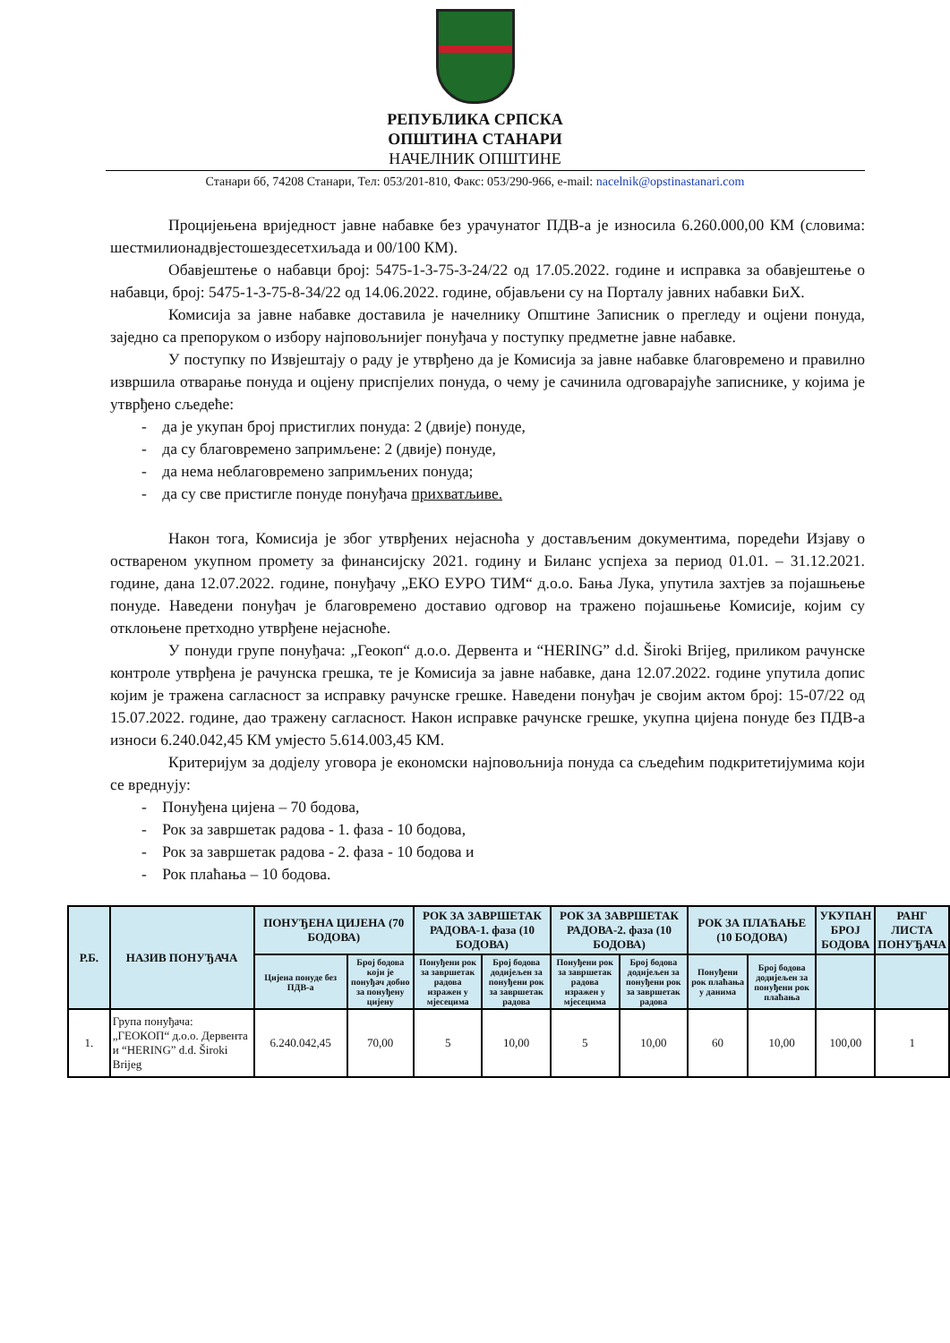РЕПУБЛИКА СРПСКА
ОПШТИНА СТАНАРИ
НАЧЕЛНИК ОПШТИНЕ
Станари бб, 74208 Станари, Тел: 053/201-810, Факс: 053/290-966, e-mail: nacelnik@opstinastanari.com
Процијењена вриједност јавне набавке без урачунатог ПДВ-а је износила 6.260.000,00 КМ (словима: шестмилионадвјестошездесетхиљада и 00/100 КМ).
Обавјештење о набавци број: 5475-1-3-75-3-24/22 од 17.05.2022. године и исправка за обавјештење о набавци, број: 5475-1-3-75-8-34/22 од 14.06.2022. године, објављени су на Порталу јавних набавки БиХ.
Комисија за јавне набавке доставила је начелнику Општине Записник о прегледу и оцјени понуда, заједно са препоруком о избору најповољнијег понуђача у поступку предметне јавне набавке.
У поступку по Извјештају о раду је утврђено да је Комисија за јавне набавке благовремено и правилно извршила отварање понуда и оцјену приспјелих понуда, о чему је сачинила одговарајуће записнике, у којима је утврђено сљедеће:
- да је укупан број пристиглих понуда: 2 (двије) понуде,
- да су благовремено запримљене: 2 (двије) понуде,
- да нема неблаговремено запримљених понуда;
- да су све пристигле понуде понуђача прихватљиве.
Након тога, Комисија је због утврђених нејасноћа у достављеним документима, поредећи Изјаву о оствареном укупном промету за финансијску 2021. годину и Биланс успјеха за период 01.01. – 31.12.2021. године, дана 12.07.2022. године, понуђачу „ЕКО ЕУРО ТИМ“ д.о.о. Бања Лука, упутила захтјев за појашњење понуде. Наведени понуђач је благовремено доставио одговор на тражено појашњење Комисије, којим су отклоњене претходно утврђене нејасноће.
У понуди групе понуђача: „Геокоп“ д.о.о. Дервента и “HERING” d.d. Široki Brijeg, приликом рачунске контроле утврђена је рачунска грешка, те је Комисија за јавне набавке, дана 12.07.2022. године упутила допис којим је тражена сагласност за исправку рачунске грешке. Наведени понуђач је својим актом број: 15-07/22 од 15.07.2022. године, дао тражену сагласност. Након исправке рачунске грешке, укупна цијена понуде без ПДВ-а износи 6.240.042,45 КМ умјесто 5.614.003,45 КМ.
Критеријум за додјелу уговора је економски најповољнија понуда са сљедећим подкритетијумима који се вреднују:
- Понуђена цијена – 70 бодова,
- Рок за завршетак радова - 1. фаза - 10 бодова,
- Рок за завршетак радова - 2. фаза - 10 бодова и
- Рок плаћања – 10 бодова.
| Р.Б. | НАЗИВ ПОНУЂАЧА | ПОНУЂЕНА ЦИЈЕНА (70 БОДОВА) | | РОК ЗА ЗАВРШЕТАК РАДОВА-1. фаза (10 БОДОВА) | | РОК ЗА ЗАВРШЕТАК РАДОВА-2. фаза (10 БОДОВА) | | РОК ЗА ПЛАЋАЊЕ (10 БОДОВА) | | УКУПАН БРОЈ БОДОВА | РАНГ ЛИСТА ПОНУЂАЧА |
| --- | --- | --- | --- | --- | --- | --- | --- | --- | --- | --- | --- |
| | | Цијена понуде без ПДВ-а | Број бодова који је понуђач добио за понуђену цијену | Понуђени рок за завршетак радова изражен у мјесецима | Број бодова додијељен за понуђени рок за завршетак радова | Понуђени рок за завршетак радова изражен у мјесецима | Број бодова додијељен за понуђени рок за завршетак радова | Понуђени рок плаћања у данима | Број бодова додијељен за понуђени рок плаћања | | |
| 1. | Група понуђача: „ГЕОКОП“ д.о.о. Дервента и “HERING” d.d. Široki Brijeg | 6.240.042,45 | 70,00 | 5 | 10,00 | 5 | 10,00 | 60 | 10,00 | 100,00 | 1 |